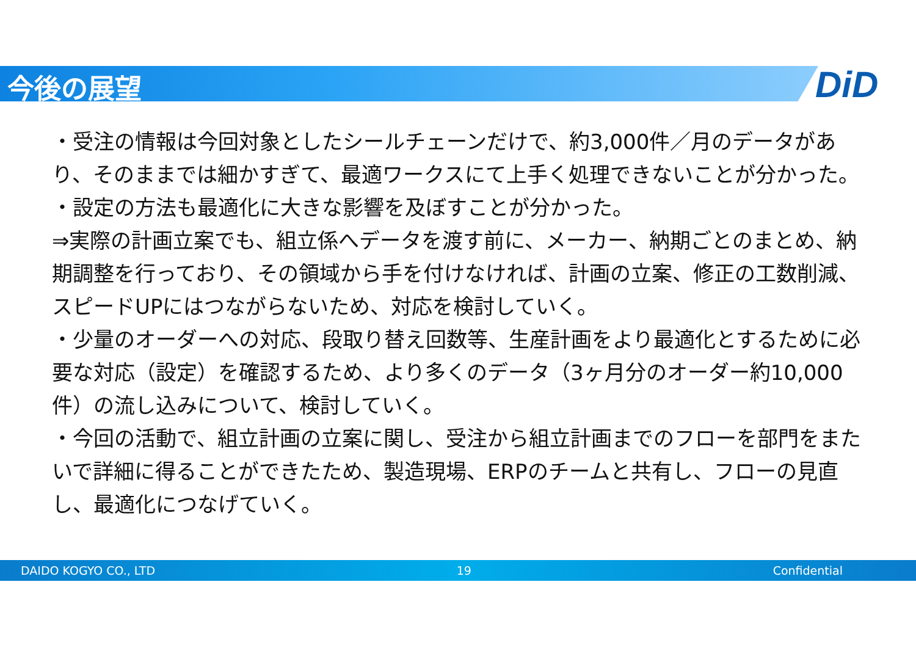今後の展望 DiD
・受注の情報は今回対象としたシールチェーンだけで、約3,000件／月のデータがあり、そのままでは細かすぎて、最適ワークスにて上手く処理できないことが分かった。
・設定の方法も最適化に大きな影響を及ぼすことが分かった。
⇒実際の計画立案でも、組立係へデータを渡す前に、メーカー、納期ごとのまとめ、納期調整を行っており、その領域から手を付けなければ、計画の立案、修正の工数削減、スピードUPにはつながらないため、対応を検討していく。
・少量のオーダーへの対応、段取り替え回数等、生産計画をより最適化とするために必要な対応（設定）を確認するため、より多くのデータ（3ヶ月分のオーダー約10,000件）の流し込みについて、検討していく。
・今回の活動で、組立計画の立案に関し、受注から組立計画までのフローを部門をまたいで詳細に得ることができたため、製造現場、ERPのチームと共有し、フローの見直し、最適化につなげていく。
DAIDO KOGYO CO., LTD 19 Confidential